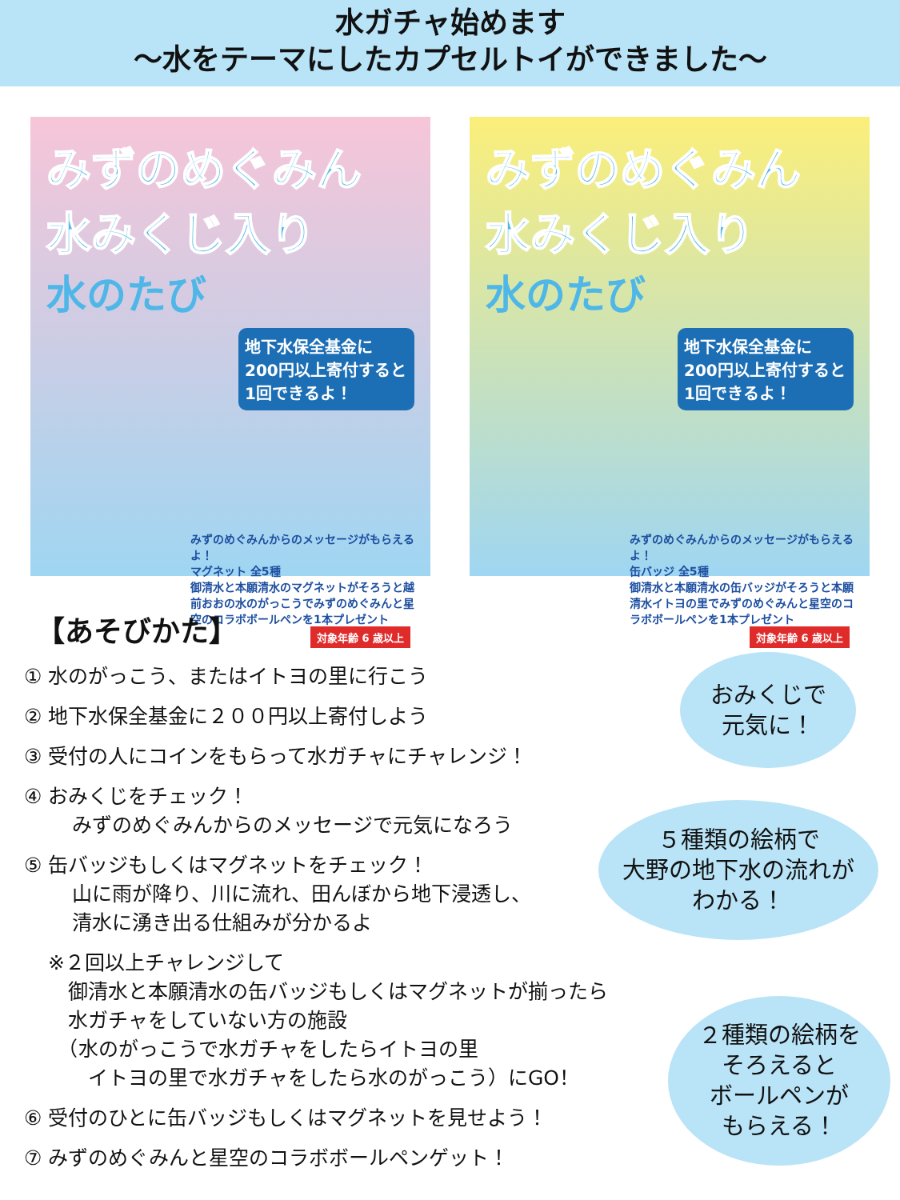水ガチャ始めます
～水をテーマにしたカプセルトイができました～
みずのめぐみん 水みくじ入り
水のたび
地下水保全基金に 200円以上寄付すると 1回できるよ！
みずのめぐみんからのメッセージがもらえるよ！
マグネット 全5種
御清水と本願清水のマグネットがそろうと越前おおの水のがっこうでみずのめぐみんと星空のコラボボールペンを1本プレゼント
対象年齢 6 歳以上
みずのめぐみん 水みくじ入り
水のたび
地下水保全基金に 200円以上寄付すると 1回できるよ！
みずのめぐみんからのメッセージがもらえるよ！
缶バッジ 全5種
御清水と本願清水の缶バッジがそろうと本願清水イトヨの里でみずのめぐみんと星空のコラボボールペンを1本プレゼント
対象年齢 6 歳以上
【あそびかた】
① 水のがっこう、またはイトヨの里に行こう
② 地下水保全基金に２００円以上寄付しよう
③ 受付の人にコインをもらって水ガチャにチャレンジ！
④ おみくじをチェック！
みずのめぐみんからのメッセージで元気になろう
⑤ 缶バッジもしくはマグネットをチェック！
山に雨が降り、川に流れ、田んぼから地下浸透し、
清水に湧き出る仕組みが分かるよ
※２回以上チャレンジして
　御清水と本願清水の缶バッジもしくはマグネットが揃ったら
　水ガチャをしていない方の施設
　（水のがっこうで水ガチャをしたらイトヨの里
　　イトヨの里で水ガチャをしたら水のがっこう）にGO！
⑥ 受付のひとに缶バッジもしくはマグネットを見せよう！
⑦ みずのめぐみんと星空のコラボボールペンゲット！
おみくじで
元気に！
５種類の絵柄で
大野の地下水の流れが
わかる！
２種類の絵柄を
そろえると
ボールペンが
もらえる！